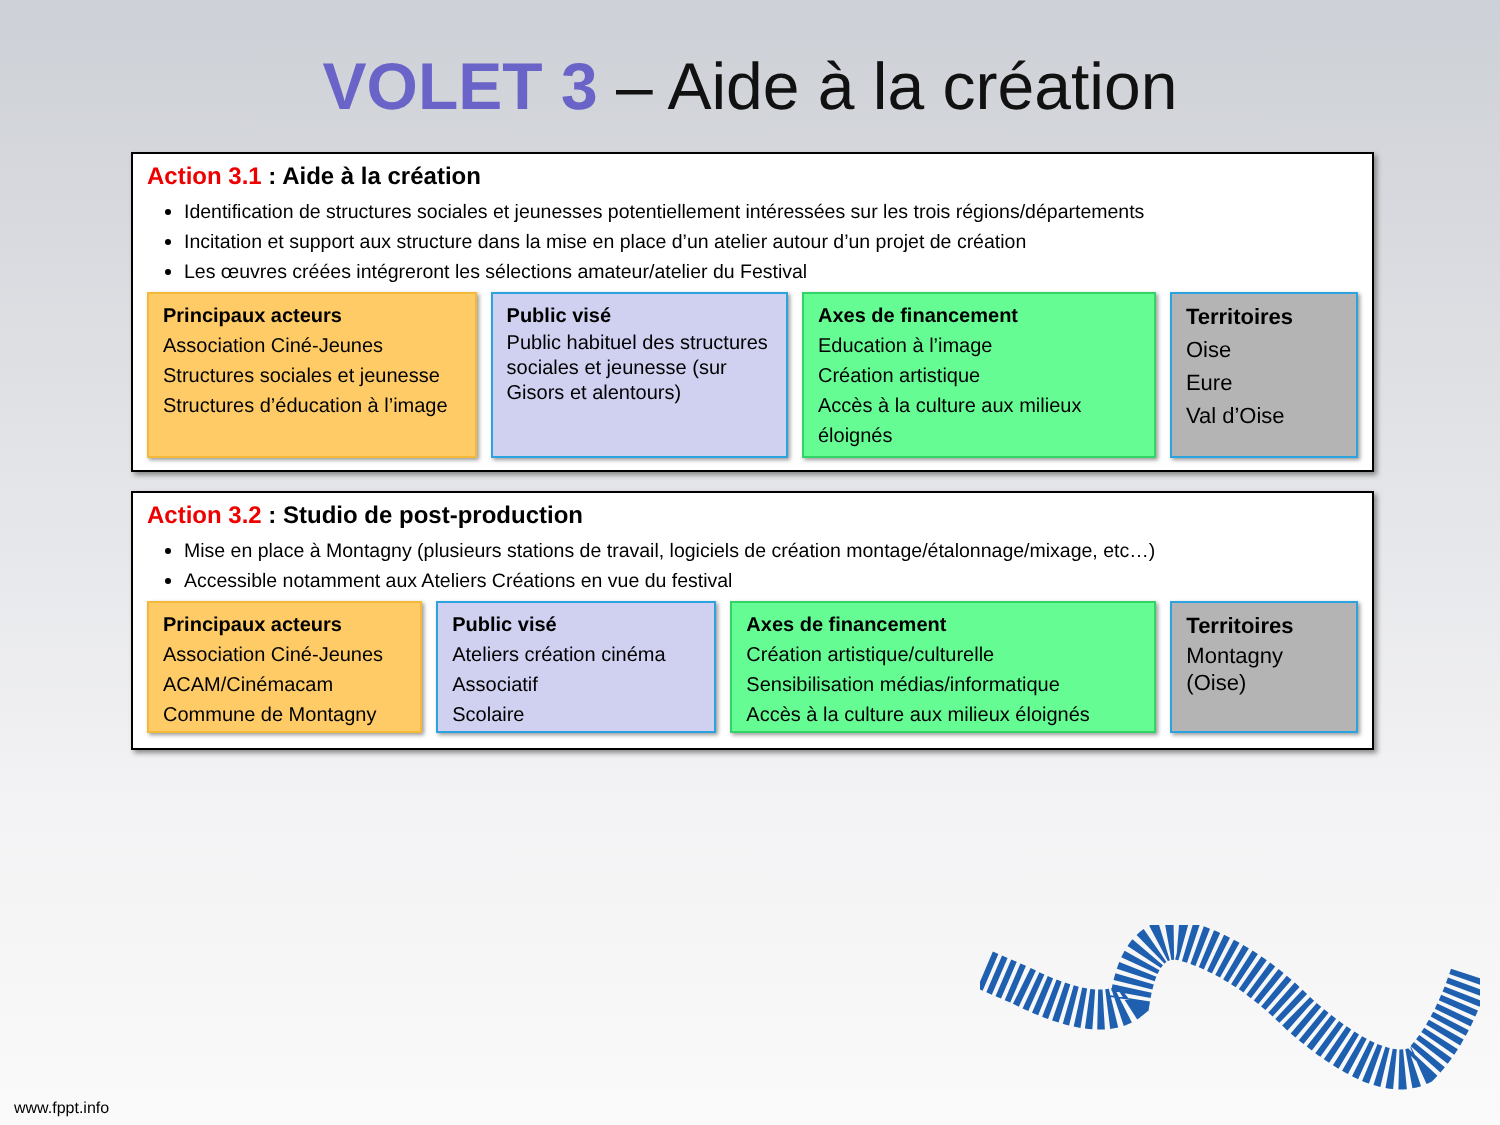VOLET 3 – Aide à la création
Action 3.1 : Aide à la création
Identification de structures sociales et jeunesses potentiellement intéressées sur les trois régions/départements
Incitation et support aux structure dans la mise en place d’un atelier autour d’un projet de création
Les œuvres créées intégreront les sélections amateur/atelier du Festival
Principaux acteurs
Association Ciné-Jeunes
Structures sociales et jeunesse
Structures d’éducation à l’image
Public visé
Public habituel des structures sociales et jeunesse (sur Gisors et alentours)
Axes de financement
Education à l’image
Création artistique
Accès à la culture aux milieux éloignés
Territoires
Oise
Eure
Val d’Oise
Action 3.2 : Studio de post-production
Mise en place à Montagny (plusieurs stations de travail, logiciels de création montage/étalonnage/mixage, etc…)
Accessible notamment aux Ateliers Créations en vue du festival
Principaux acteurs
Association Ciné-Jeunes
ACAM/Cinémacam
Commune de Montagny
Public visé
Ateliers création cinéma
Associatif
Scolaire
Axes de financement
Création artistique/culturelle
Sensibilisation médias/informatique
Accès à la culture aux milieux éloignés
Territoires
Montagny (Oise)
www.fppt.info